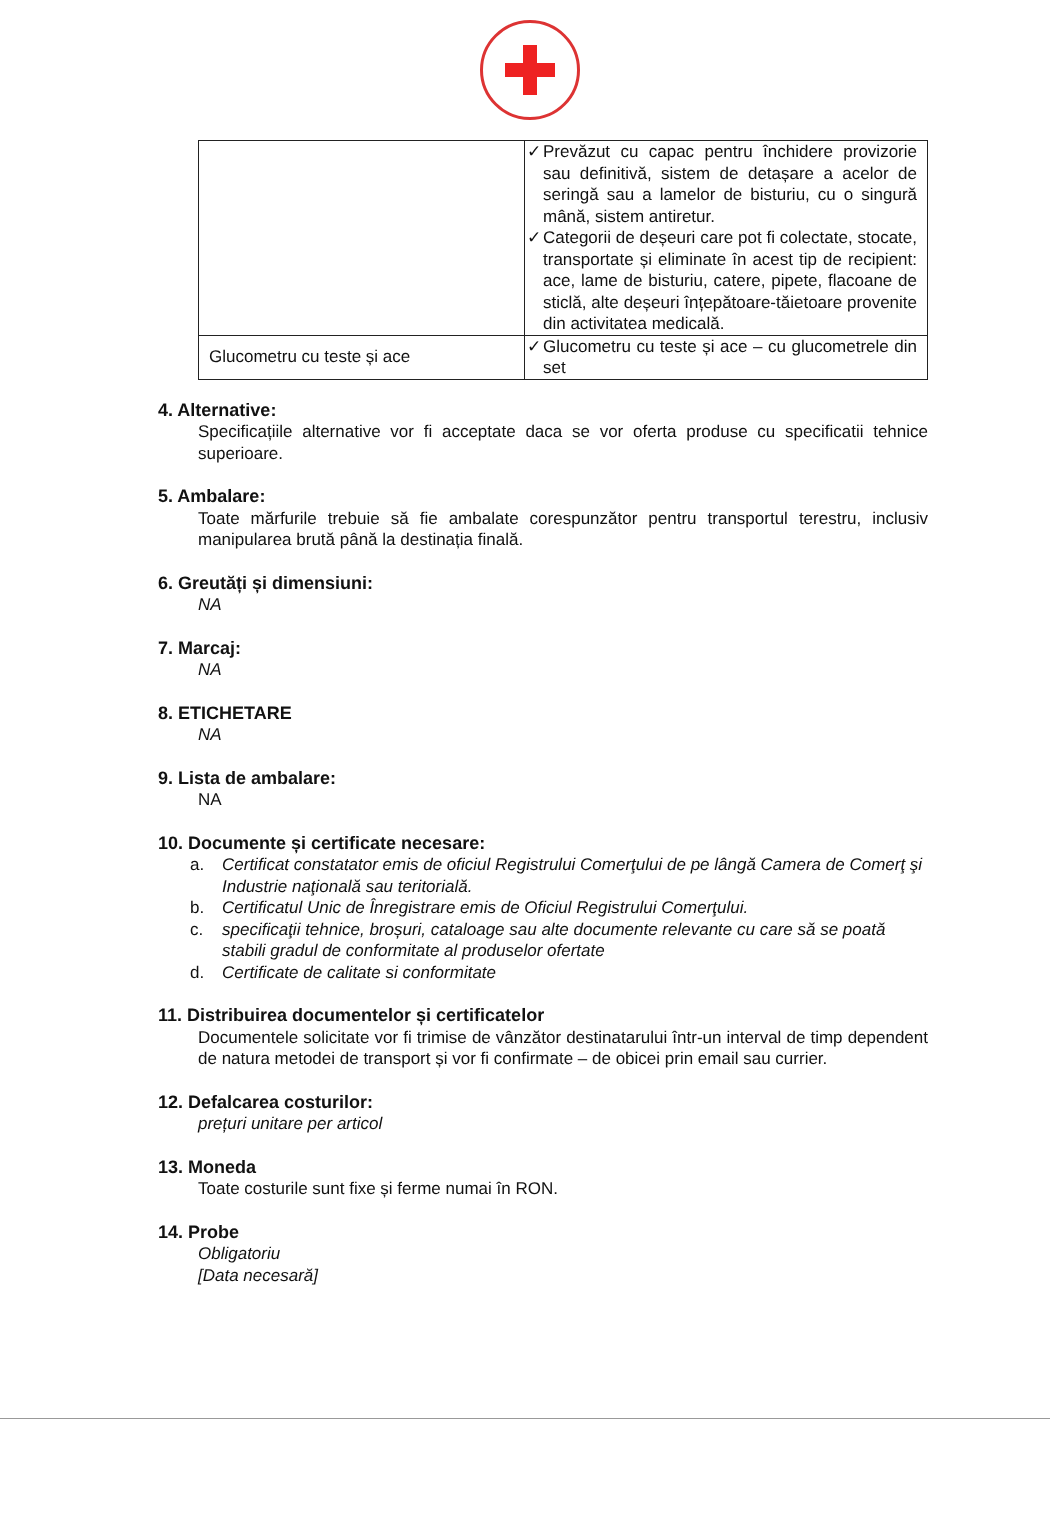| | ✓ Prevăzut cu capac pentru închidere provizorie sau definitivă, sistem de detașare a acelor de seringă sau a lamelor de bisturiu, cu o singură mână, sistem antiretur. ✓ Categorii de deșeuri care pot fi colectate, stocate, transportate și eliminate în acest tip de recipient: ace, lame de bisturiu, catere, pipete, flacoane de sticlă, alte deșeuri înțepătoare-tăietoare provenite din activitatea medicală. |
| Glucometru cu teste și ace | ✓ Glucometru cu teste și ace – cu glucometrele din set |
4. Alternative:
Specificațiile alternative vor fi acceptate daca se vor oferta produse cu specificatii tehnice superioare.
5. Ambalare:
Toate mărfurile trebuie să fie ambalate corespunzător pentru transportul terestru, inclusiv manipularea brută până la destinația finală.
6. Greutăți și dimensiuni:
NA
7. Marcaj:
NA
8. ETICHETARE
NA
9. Lista de ambalare:
NA
10. Documente și certificate necesare:
a. Certificat constatator emis de oficiul Registrului Comerţului de pe lângă Camera de Comerţ şi Industrie naţională sau teritorială.
b. Certificatul Unic de Înregistrare emis de Oficiul Registrului Comerţului.
c. specificaţii tehnice, broșuri, cataloage sau alte documente relevante cu care să se poată stabili gradul de conformitate al produselor ofertate
d. Certificate de calitate si conformitate
11. Distribuirea documentelor și certificatelor
Documentele solicitate vor fi trimise de vânzător destinatarului într-un interval de timp dependent de natura metodei de transport și vor fi confirmate – de obicei prin email sau currier.
12. Defalcarea costurilor:
prețuri unitare per articol
13. Moneda
Toate costurile sunt fixe și ferme numai în RON.
14. Probe
Obligatoriu
[Data necesară]